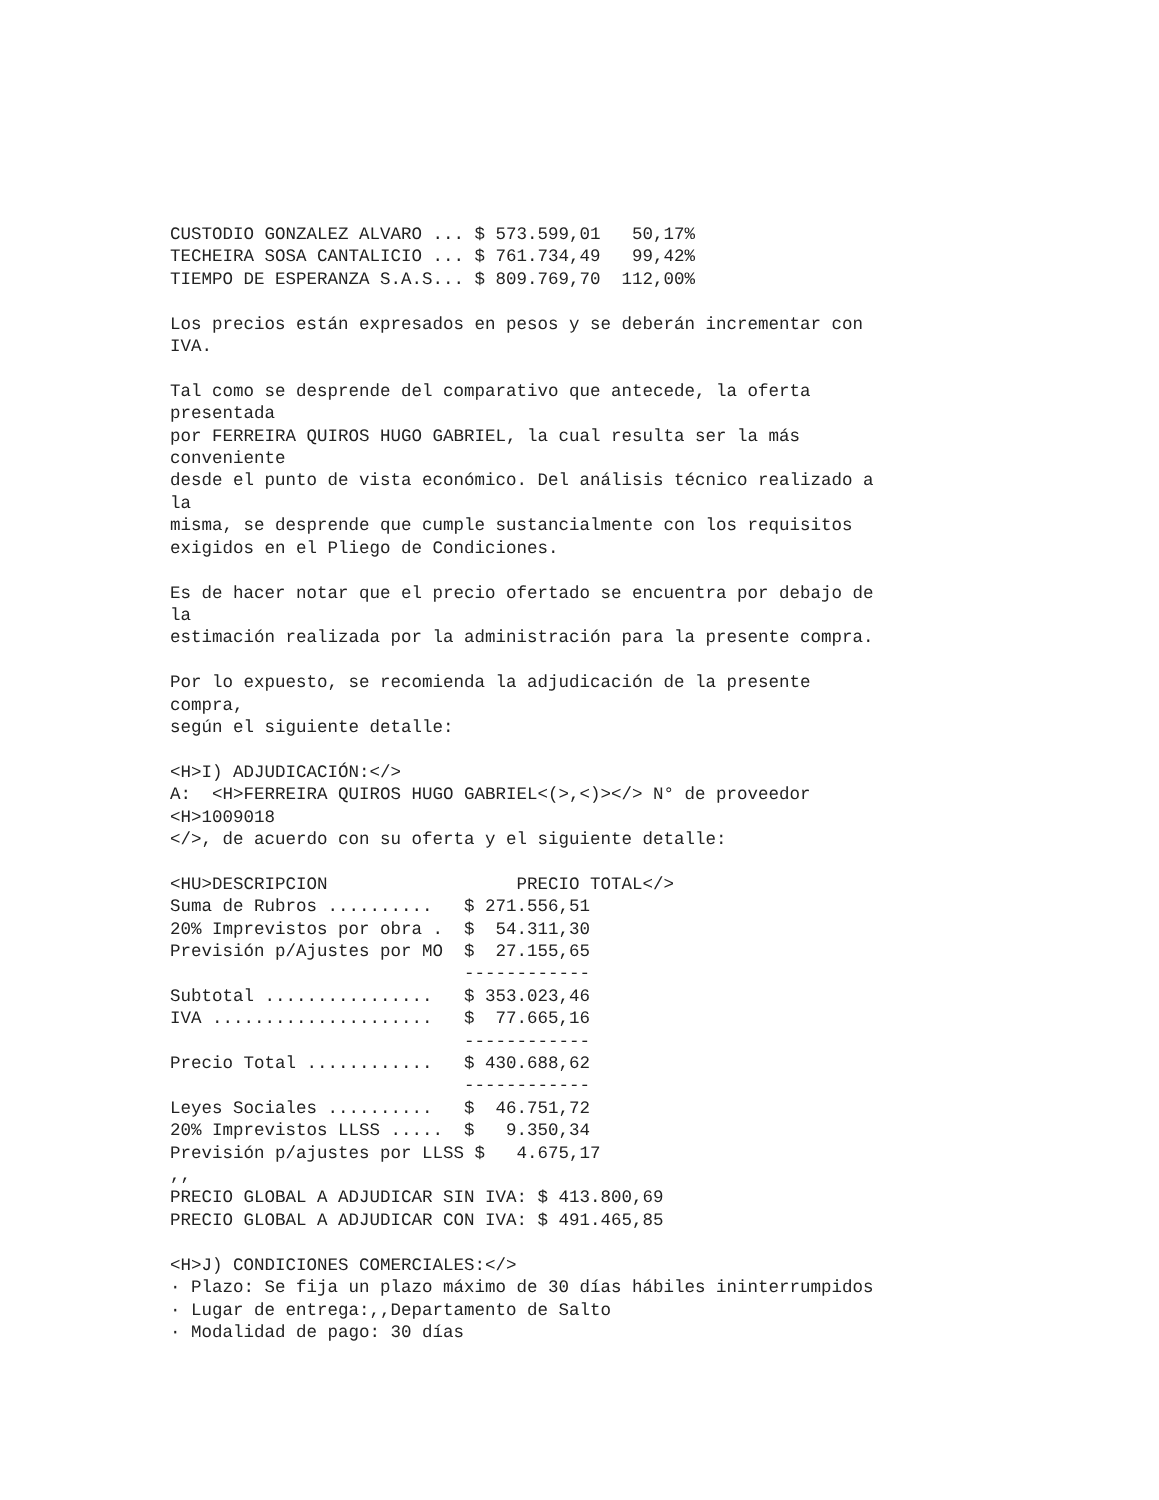CUSTODIO GONZALEZ ALVARO ... $ 573.599,01   50,17%
TECHEIRA SOSA CANTALICIO ... $ 761.734,49   99,42%
TIEMPO DE ESPERANZA S.A.S... $ 809.769,70  112,00%

Los precios están expresados en pesos y se deberán incrementar con
IVA.

Tal como se desprende del comparativo que antecede, la oferta
presentada
por FERREIRA QUIROS HUGO GABRIEL, la cual resulta ser la más
conveniente
desde el punto de vista económico. Del análisis técnico realizado a
la
misma, se desprende que cumple sustancialmente con los requisitos
exigidos en el Pliego de Condiciones.

Es de hacer notar que el precio ofertado se encuentra por debajo de
la
estimación realizada por la administración para la presente compra.

Por lo expuesto, se recomienda la adjudicación de la presente
compra,
según el siguiente detalle:

<H>I) ADJUDICACIÓN:</>
A:  <H>FERREIRA QUIROS HUGO GABRIEL<(>,<)></> N° de proveedor
<H>1009018
</>, de acuerdo con su oferta y el siguiente detalle:

<HU>DESCRIPCION                  PRECIO TOTAL</>
Suma de Rubros ..........   $ 271.556,51
20% Imprevistos por obra .  $  54.311,30
Previsión p/Ajustes por MO  $  27.155,65
                            ------------
Subtotal ................   $ 353.023,46
IVA .....................   $  77.665,16
                            ------------
Precio Total ............   $ 430.688,62
                            ------------
Leyes Sociales ..........   $  46.751,72
20% Imprevistos LLSS .....  $   9.350,34
Previsión p/ajustes por LLSS $   4.675,17
,,
PRECIO GLOBAL A ADJUDICAR SIN IVA: $ 413.800,69
PRECIO GLOBAL A ADJUDICAR CON IVA: $ 491.465,85

<H>J) CONDICIONES COMERCIALES:</>
· Plazo: Se fija un plazo máximo de 30 días hábiles ininterrumpidos
· Lugar de entrega:,,Departamento de Salto
· Modalidad de pago: 30 días